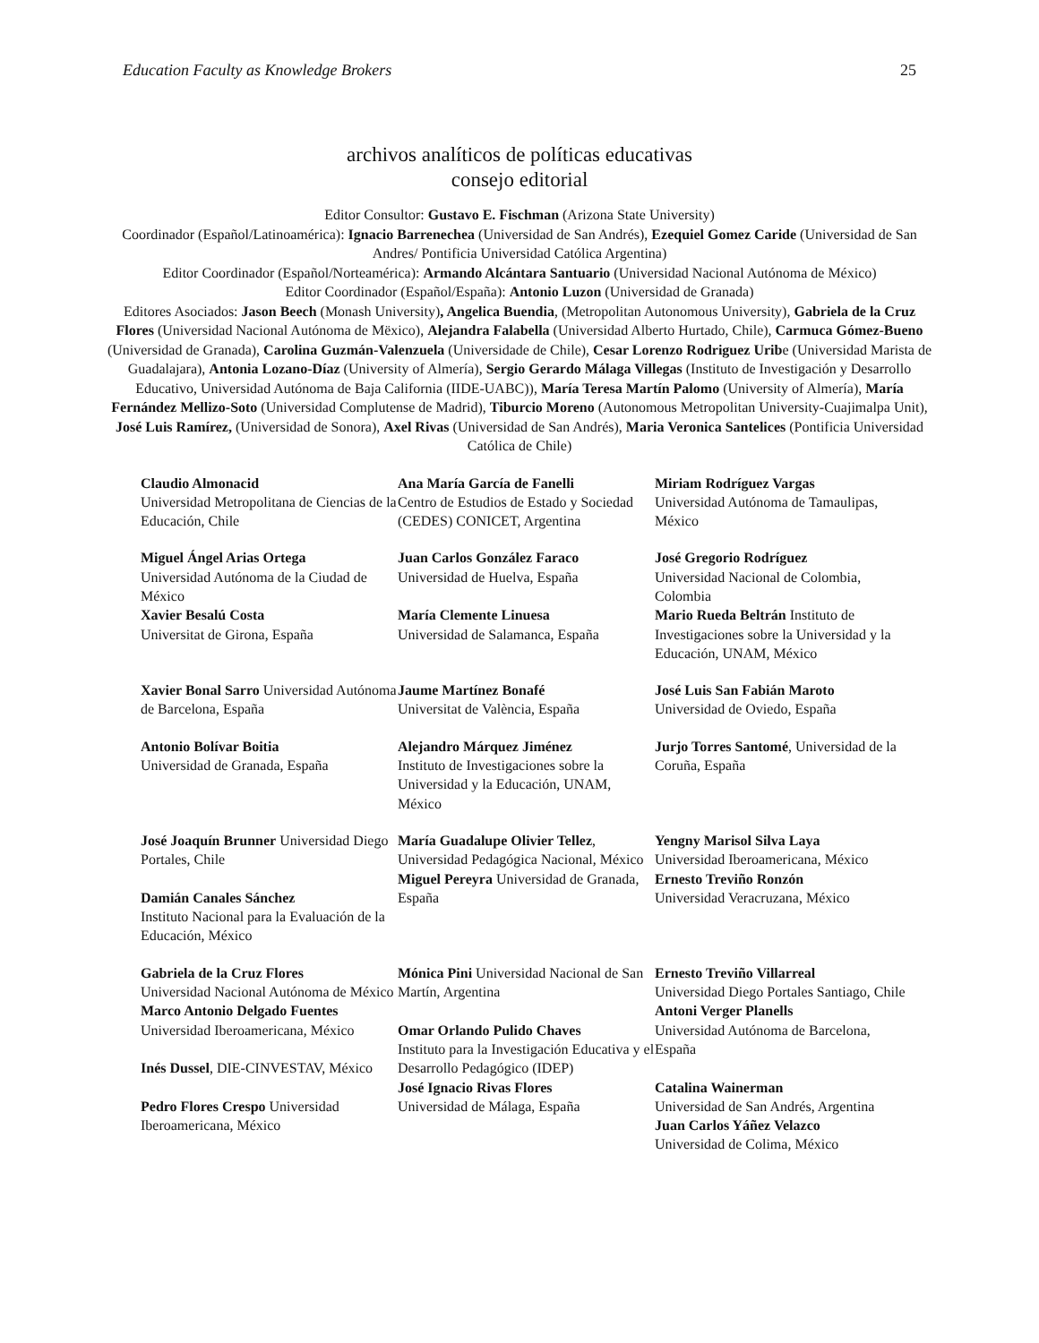Education Faculty as Knowledge Brokers 25
archivos analíticos de políticas educativas
consejo editorial
Editor Consultor: Gustavo E. Fischman (Arizona State University)
Coordinador (Español/Latinoamérica): Ignacio Barrenechea (Universidad de San Andrés), Ezequiel Gomez Caride (Universidad de San Andres/ Pontificia Universidad Católica Argentina)
Editor Coordinador (Español/Norteamérica): Armando Alcántara Santuario (Universidad Nacional Autónoma de México)
Editor Coordinador (Español/España): Antonio Luzon (Universidad de Granada)
Editores Asociados: Jason Beech (Monash University), Angelica Buendia, (Metropolitan Autonomous University), Gabriela de la Cruz Flores (Universidad Nacional Autónoma de Mëxico), Alejandra Falabella (Universidad Alberto Hurtado, Chile), Carmuca Gómez-Bueno (Universidad de Granada), Carolina Guzmán-Valenzuela (Universidade de Chile), Cesar Lorenzo Rodriguez Uribe (Universidad Marista de Guadalajara), Antonia Lozano-Díaz (University of Almería), Sergio Gerardo Málaga Villegas (Instituto de Investigación y Desarrollo Educativo, Universidad Autónoma de Baja California (IIDE-UABC)), María Teresa Martín Palomo (University of Almería), María Fernández Mellizo-Soto (Universidad Complutense de Madrid), Tiburcio Moreno (Autonomous Metropolitan University-Cuajimalpa Unit), José Luis Ramírez, (Universidad de Sonora), Axel Rivas (Universidad de San Andrés), Maria Veronica Santelices (Pontificia Universidad Católica de Chile)
| Claudio Almonacid Universidad Metropolitana de Ciencias de la Educación, Chile | Ana María García de Fanelli Centro de Estudios de Estado y Sociedad (CEDES) CONICET, Argentina | Miriam Rodríguez Vargas Universidad Autónoma de Tamaulipas, México |
| Miguel Ángel Arias Ortega Universidad Autónoma de la Ciudad de México Xavier Besalú Costa Universitat de Girona, España | Juan Carlos González Faraco Universidad de Huelva, España María Clemente Linuesa Universidad de Salamanca, España | José Gregorio Rodríguez Universidad Nacional de Colombia, Colombia Mario Rueda Beltrán Instituto de Investigaciones sobre la Universidad y la Educación, UNAM, México |
| Xavier Bonal Sarro Universidad Autónoma de Barcelona, España | Jaume Martínez Bonafé Universitat de València, España | José Luis San Fabián Maroto Universidad de Oviedo, España |
| Antonio Bolívar Boitia Universidad de Granada, España | Alejandro Márquez Jiménez Instituto de Investigaciones sobre la Universidad y la Educación, UNAM, México | Jurjo Torres Santomé , Universidad de la Coruña, España |
| José Joaquín Brunner Universidad Diego Portales, Chile Damián Canales Sánchez Instituto Nacional para la Evaluación de la Educación, México | María Guadalupe Olivier Tellez , Universidad Pedagógica Nacional, México Miguel Pereyra Universidad de Granada, España | Yengny Marisol Silva Laya Universidad Iberoamericana, México Ernesto Treviño Ronzón Universidad Veracruzana, México |
| Gabriela de la Cruz Flores Universidad Nacional Autónoma de México Marco Antonio Delgado Fuentes Universidad Iberoamericana, México Inés Dussel , DIE-CINVESTAV, México Pedro Flores Crespo Universidad Iberoamericana, México | Mónica Pini Universidad Nacional de San Martín, Argentina Omar Orlando Pulido Chaves Instituto para la Investigación Educativa y el Desarrollo Pedagógico (IDEP) José Ignacio Rivas Flores Universidad de Málaga, España | Ernesto Treviño Villarreal Universidad Diego Portales Santiago, Chile Antoni Verger Planells Universidad Autónoma de Barcelona, España Catalina Wainerman Universidad de San Andrés, Argentina Juan Carlos Yáñez Velazco Universidad de Colima, México |